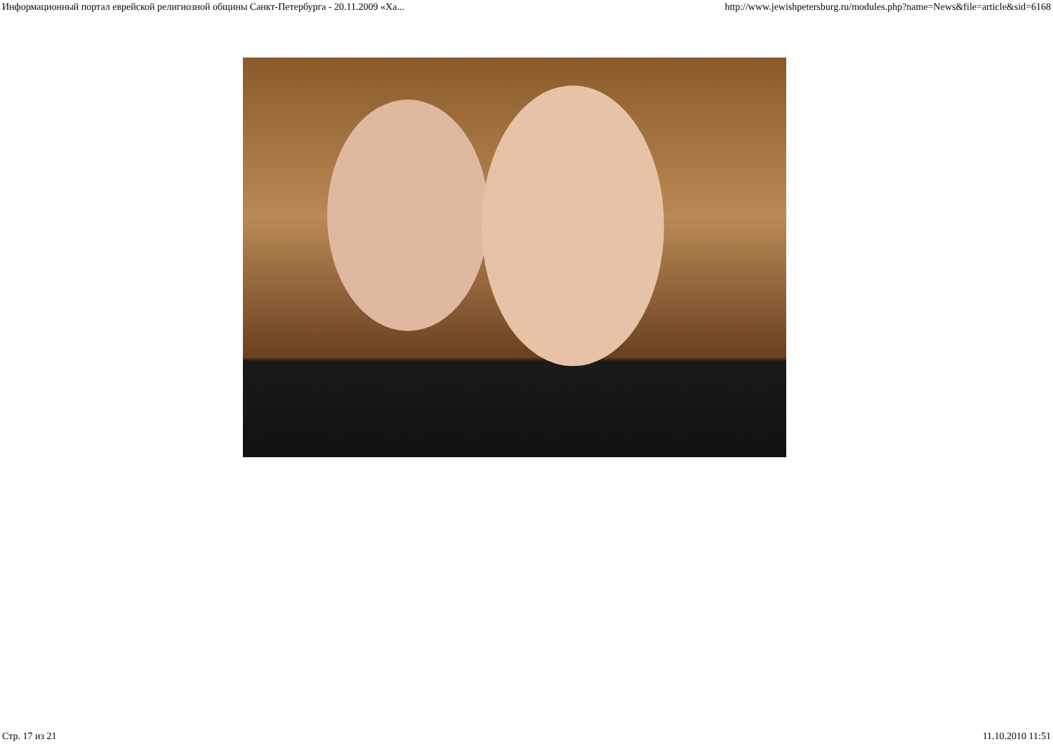Информационный портал еврейской религиозной общины Санкт-Петербурга - 20.11.2009 «Ха... http://www.jewishpetersburg.ru/modules.php?name=News&file=article&sid=6168
Стр. 17 из 21 11.10.2010 11:51